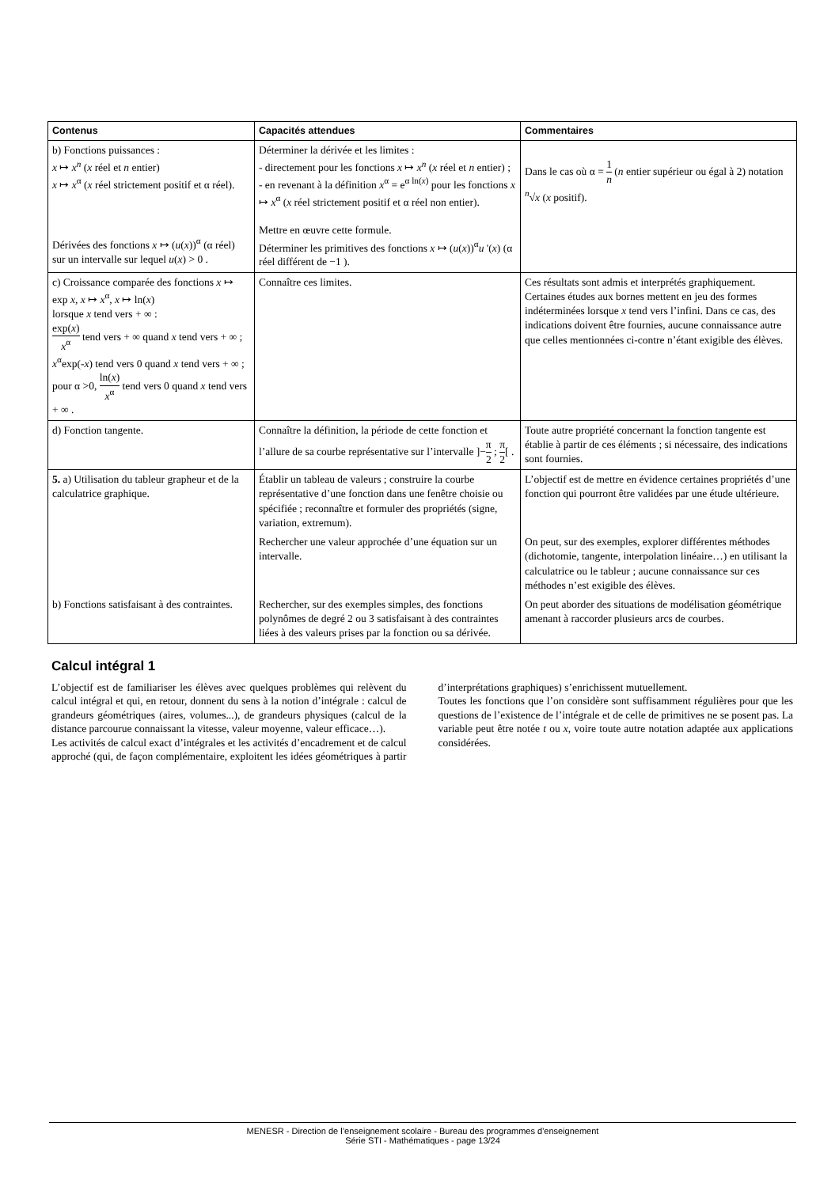| Contenus | Capacités attendues | Commentaires |
| --- | --- | --- |
| b) Fonctions puissances : x ↦ x<sup>n</sup> ( x réel et n entier) x ↦ x<sup>α</sup> ( x réel strictement positif et α réel). Dérivées des fonctions x ↦ ( u ( x ))<sup>α</sup> (α réel) sur un intervalle sur lequel u ( x ) > 0 . | Déterminer la dérivée et les limites : - directement pour les fonctions x ↦ x<sup>n</sup> ( x réel et n entier) ; - en revenant à la définition x<sup>α</sup> = e<sup>α ln(x)</sup> pour les fonctions x ↦ x<sup>α</sup> ( x réel strictement positif et α réel non entier). Mettre en œuvre cette formule. Déterminer les primitives des fonctions x ↦ ( u ( x ))<sup>α</sup> u '( x ) (α réel différent de −1 ). | Dans le cas où α = 1 n ( n entier supérieur ou égal à 2) notation <sup>n</sup>√ x ( x positif). |
| c) Croissance comparée des fonctions x ↦ exp x , x ↦ x<sup>α</sup>, x ↦ ln( x ) lorsque x tend vers + ∞ : exp( x ) x<sup>α</sup> tend vers + ∞ quand x tend vers + ∞ ; x<sup>α</sup>exp(- x ) tend vers 0 quand x tend vers + ∞ ; pour α >0, ln( x ) x<sup>α</sup> tend vers 0 quand x tend vers + ∞ . | Connaître ces limites. | Ces résultats sont admis et interprétés graphiquement. Certaines études aux bornes mettent en jeu des formes indéterminées lorsque x tend vers l’infini. Dans ce cas, des indications doivent être fournies, aucune connaissance autre que celles mentionnées ci-contre n’étant exigible des élèves. |
| d) Fonction tangente. | Connaître la définition, la période de cette fonction et l’allure de sa courbe représentative sur l’intervalle ]− π 2 ; π 2 [ . | Toute autre propriété concernant la fonction tangente est établie à partir de ces éléments ; si nécessaire, des indications sont fournies. |
| 5. a) Utilisation du tableur grapheur et de la calculatrice graphique. | Établir un tableau de valeurs ; construire la courbe représentative d’une fonction dans une fenêtre choisie ou spécifiée ; reconnaître et formuler des propriétés (signe, variation, extremum). | L’objectif est de mettre en évidence certaines propriétés d’une fonction qui pourront être validées par une étude ultérieure. |
| | Rechercher une valeur approchée d’une équation sur un intervalle. | On peut, sur des exemples, explorer différentes méthodes (dichotomie, tangente, interpolation linéaire…) en utilisant la calculatrice ou le tableur ; aucune connaissance sur ces méthodes n’est exigible des élèves. |
| b) Fonctions satisfaisant à des contraintes. | Rechercher, sur des exemples simples, des fonctions polynômes de degré 2 ou 3 satisfaisant à des contraintes liées à des valeurs prises par la fonction ou sa dérivée. | On peut aborder des situations de modélisation géométrique amenant à raccorder plusieurs arcs de courbes. |
Calcul intégral 1
L’objectif est de familiariser les élèves avec quelques problèmes qui relèvent du calcul intégral et qui, en retour, donnent du sens à la notion d’intégrale : calcul de grandeurs géométriques (aires, volumes...), de grandeurs physiques (calcul de la distance parcourue connaissant la vitesse, valeur moyenne, valeur efficace…).
Les activités de calcul exact d’intégrales et les activités d’encadrement et de calcul approché (qui, de façon complémentaire, exploitent les idées géométriques à partir d’interprétations graphiques) s’enrichissent mutuellement.
Toutes les fonctions que l’on considère sont suffisamment régulières pour que les questions de l’existence de l’intégrale et de celle de primitives ne se posent pas. La variable peut être notée t ou x, voire toute autre notation adaptée aux applications considérées.
MENESR - Direction de l’enseignement scolaire - Bureau des programmes d'enseignement
Série STI - Mathématiques - page 13/24